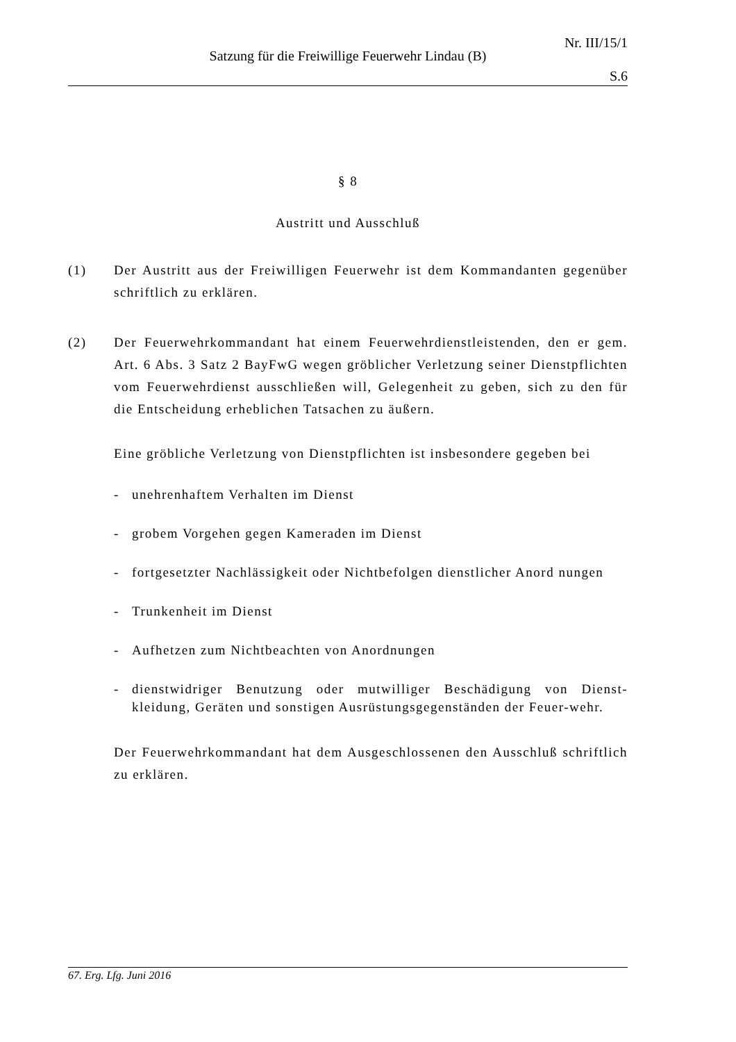Nr. III/15/1
Satzung für die Freiwillige Feuerwehr Lindau (B)
S.6
§ 8
Austritt und Ausschluß
(1) Der Austritt aus der Freiwilligen Feuerwehr ist dem Kommandanten gegenüber schriftlich zu erklären.
(2) Der Feuerwehrkommandant hat einem Feuerwehrdienstleistenden, den er gem. Art. 6 Abs. 3 Satz 2 BayFwG wegen gröblicher Verletzung seiner Dienstpflichten vom Feuerwehrdienst ausschließen will, Gelegenheit zu geben, sich zu den für die Entscheidung erheblichen Tatsachen zu äußern.
Eine gröbliche Verletzung von Dienstpflichten ist insbesondere gegeben bei
- unehrenhaftem Verhalten im Dienst
- grobem Vorgehen gegen Kameraden im Dienst
- fortgesetzter Nachlässigkeit oder Nichtbefolgen dienstlicher Anord nungen
- Trunkenheit im Dienst
- Aufhetzen zum Nichtbeachten von Anordnungen
- dienstwidriger Benutzung oder mutwilliger Beschädigung von Dienst-kleidung, Geräten und sonstigen Ausrüstungsgegenständen der Feuer-wehr.
Der Feuerwehrkommandant hat dem Ausgeschlossenen den Ausschluß schriftlich zu erklären.
67. Erg. Lfg. Juni 2016